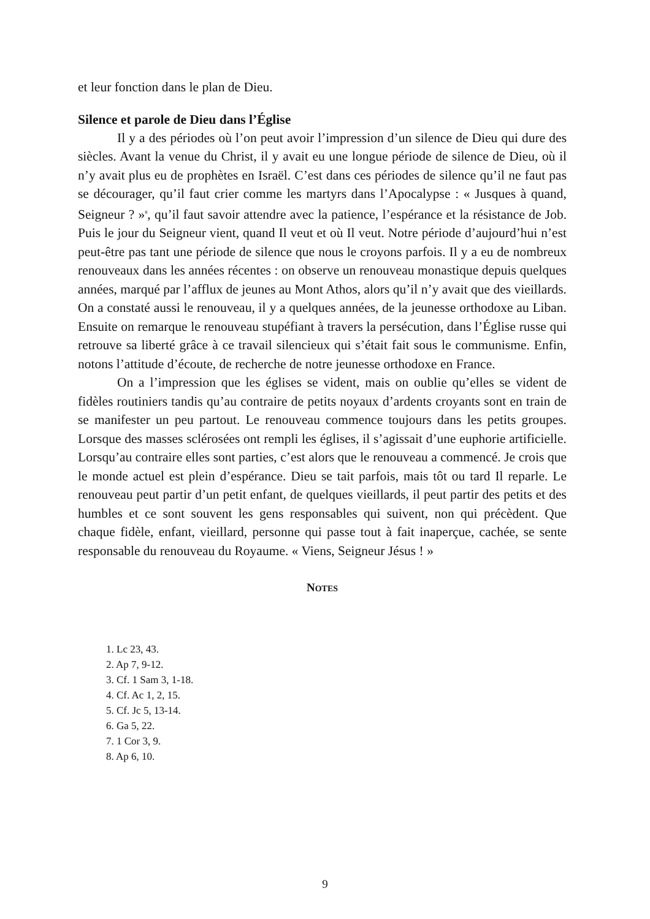et leur fonction dans le plan de Dieu.
Silence et parole de Dieu dans l’Église
Il y a des périodes où l’on peut avoir l’impression d’un silence de Dieu qui dure des siècles. Avant la venue du Christ, il y avait eu une longue période de silence de Dieu, où il n’y avait plus eu de prophètes en Israël. C’est dans ces périodes de silence qu’il ne faut pas se décourager, qu’il faut crier comme les martyrs dans l’Apocalypse : « Jusques à quand, Seigneur ? »<sup>8</sup>, qu’il faut savoir attendre avec la patience, l’espérance et la résistance de Job. Puis le jour du Seigneur vient, quand Il veut et où Il veut. Notre période d’aujourd’hui n’est peut-être pas tant une période de silence que nous le croyons parfois. Il y a eu de nombreux renouveaux dans les années récentes : on observe un renouveau monastique depuis quelques années, marqué par l’afflux de jeunes au Mont Athos, alors qu’il n’y avait que des vieillards. On a constaté aussi le renouveau, il y a quelques années, de la jeunesse orthodoxe au Liban. Ensuite on remarque le renouveau stupéfiant à travers la persécution, dans l’Église russe qui retrouve sa liberté grâce à ce travail silencieux qui s’était fait sous le communisme. Enfin, notons l’attitude d’écoute, de recherche de notre jeunesse orthodoxe en France.
On a l’impression que les églises se vident, mais on oublie qu’elles se vident de fidèles routiniers tandis qu’au contraire de petits noyaux d’ardents croyants sont en train de se manifester un peu partout. Le renouveau commence toujours dans les petits groupes. Lorsque des masses sclérosées ont rempli les églises, il s’agissait d’une euphorie artificielle. Lorsqu’au contraire elles sont parties, c’est alors que le renouveau a commencé. Je crois que le monde actuel est plein d’espérance. Dieu se tait parfois, mais tôt ou tard Il reparle. Le renouveau peut partir d’un petit enfant, de quelques vieillards, il peut partir des petits et des humbles et ce sont souvent les gens responsables qui suivent, non qui précèdent. Que chaque fidèle, enfant, vieillard, personne qui passe tout à fait inaperçue, cachée, se sente responsable du renouveau du Royaume. « Viens, Seigneur Jésus ! »
NOTES
1. Lc 23, 43.
2. Ap 7, 9-12.
3. Cf. 1 Sam 3, 1-18.
4. Cf. Ac 1, 2, 15.
5. Cf. Jc 5, 13-14.
6. Ga 5, 22.
7. 1 Cor 3, 9.
8. Ap 6, 10.
9